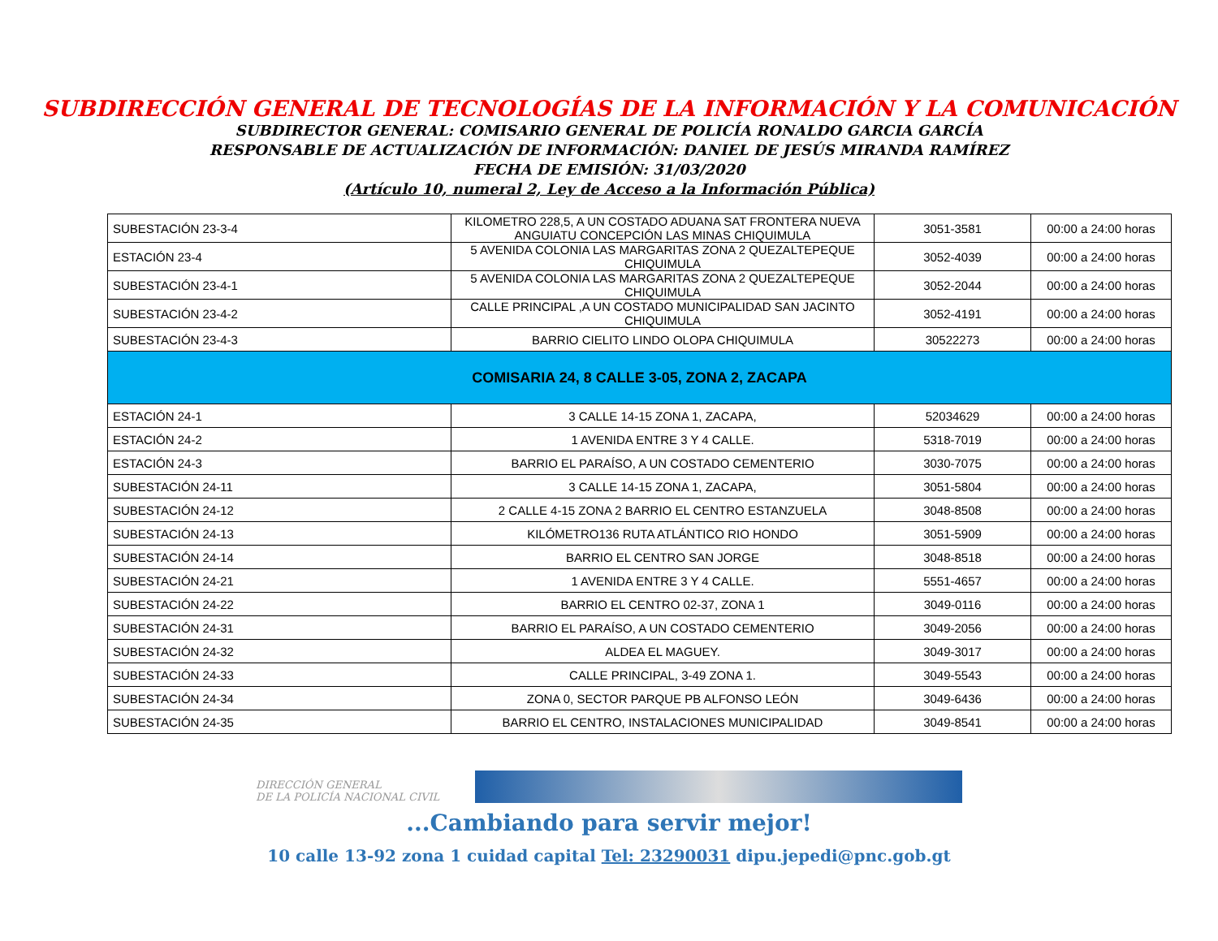SUBDIRECCIÓN GENERAL DE TECNOLOGÍAS DE LA INFORMACIÓN Y LA COMUNICACIÓN
SUBDIRECTOR GENERAL: COMISARIO GENERAL DE POLICÍA RONALDO GARCIA GARCÍA
RESPONSABLE DE ACTUALIZACIÓN DE INFORMACIÓN: DANIEL DE JESÚS MIRANDA RAMÍREZ
FECHA DE EMISIÓN: 31/03/2020
(Artículo 10, numeral 2, Ley de Acceso a la Información Pública)
| SUBESTACIÓN 23-3-4 | KILOMETRO 228,5, A UN COSTADO ADUANA SAT FRONTERA NUEVA ANGUIATU CONCEPCIÓN LAS MINAS CHIQUIMULA | 3051-3581 | 00:00 a 24:00 horas |
| ESTACIÓN 23-4 | 5 AVENIDA COLONIA LAS MARGARITAS ZONA 2 QUEZALTEPEQUE CHIQUIMULA | 3052-4039 | 00:00 a 24:00 horas |
| SUBESTACIÓN 23-4-1 | 5 AVENIDA COLONIA LAS MARGARITAS ZONA 2 QUEZALTEPEQUE CHIQUIMULA | 3052-2044 | 00:00 a 24:00 horas |
| SUBESTACIÓN 23-4-2 | CALLE PRINCIPAL ,A UN COSTADO MUNICIPALIDAD SAN JACINTO CHIQUIMULA | 3052-4191 | 00:00 a 24:00 horas |
| SUBESTACIÓN 23-4-3 | BARRIO CIELITO LINDO OLOPA CHIQUIMULA | 30522273 | 00:00 a 24:00 horas |
| COMISARIA 24, 8 CALLE 3-05, ZONA 2, ZACAPA | | | |
| ESTACIÓN 24-1 | 3 CALLE 14-15 ZONA 1, ZACAPA, | 52034629 | 00:00 a 24:00 horas |
| ESTACIÓN 24-2 | 1 AVENIDA ENTRE 3 Y 4 CALLE. | 5318-7019 | 00:00 a 24:00 horas |
| ESTACIÓN 24-3 | BARRIO EL PARAÍSO, A UN COSTADO CEMENTERIO | 3030-7075 | 00:00 a 24:00 horas |
| SUBESTACIÓN 24-11 | 3 CALLE 14-15 ZONA 1, ZACAPA, | 3051-5804 | 00:00 a 24:00 horas |
| SUBESTACIÓN 24-12 | 2 CALLE 4-15 ZONA 2 BARRIO EL CENTRO ESTANZUELA | 3048-8508 | 00:00 a 24:00 horas |
| SUBESTACIÓN 24-13 | KILÓMETRO136 RUTA ATLÁNTICO RIO HONDO | 3051-5909 | 00:00 a 24:00 horas |
| SUBESTACIÓN 24-14 | BARRIO EL CENTRO SAN JORGE | 3048-8518 | 00:00 a 24:00 horas |
| SUBESTACIÓN 24-21 | 1 AVENIDA ENTRE 3 Y 4 CALLE. | 5551-4657 | 00:00 a 24:00 horas |
| SUBESTACIÓN 24-22 | BARRIO EL CENTRO 02-37, ZONA 1 | 3049-0116 | 00:00 a 24:00 horas |
| SUBESTACIÓN 24-31 | BARRIO EL PARAÍSO, A UN COSTADO CEMENTERIO | 3049-2056 | 00:00 a 24:00 horas |
| SUBESTACIÓN 24-32 | ALDEA EL MAGUEY. | 3049-3017 | 00:00 a 24:00 horas |
| SUBESTACIÓN 24-33 | CALLE PRINCIPAL, 3-49 ZONA 1. | 3049-5543 | 00:00 a 24:00 horas |
| SUBESTACIÓN 24-34 | ZONA 0, SECTOR PARQUE PB ALFONSO LEÓN | 3049-6436 | 00:00 a 24:00 horas |
| SUBESTACIÓN 24-35 | BARRIO EL CENTRO, INSTALACIONES MUNICIPALIDAD | 3049-8541 | 00:00 a 24:00 horas |
DIRECCIÓN GENERAL
DE LA POLICÍA NACIONAL CIVIL
...Cambiando para servir mejor!
10 calle 13-92 zona 1 cuidad capital Tel: 23290031 dipu.jepedi@pnc.gob.gt